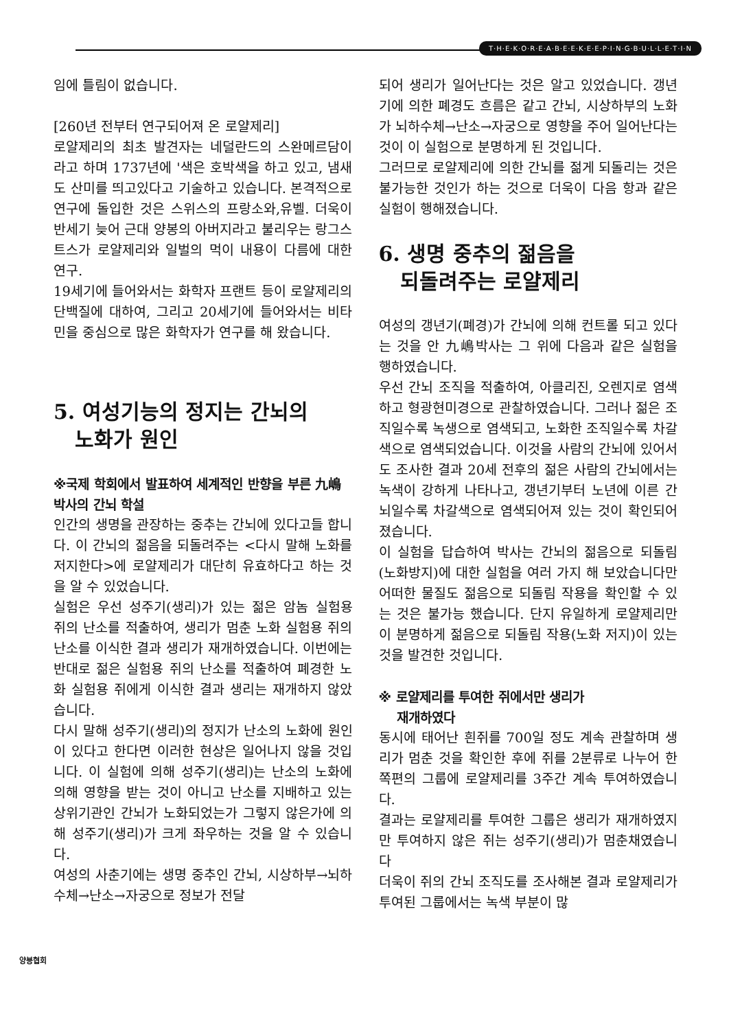T·H·E·K·O·R·E·A·B·E·E·K·E·E·P·I·N·G·B·U·L·L·E·T·I·N
임에 틀림이 없습니다.
[260년 전부터 연구되어져 온 로얄제리]
로얄제리의 최초 발견자는 네덜란드의 스완메르담이라고 하며 1737년에 '색은 호박색을 하고 있고, 냄새도 산미를 띄고있다고 기술하고 있습니다. 본격적으로 연구에 돌입한 것은 스위스의 프랑소와,유벨. 더욱이 반세기 늦어 근대 양봉의 아버지라고 불리우는 랑그스트스가 로얄제리와 일벌의 먹이 내용이 다름에 대한 연구.
19세기에 들어와서는 화학자 프랜트 등이 로얄제리의 단백질에 대하여, 그리고 20세기에 들어와서는 비타민을 중심으로 많은 화학자가 연구를 해 왔습니다.
5. 여성기능의 정지는 간뇌의
노화가 원인
※국제 학회에서 발표하여 세계적인 반향을 부른 九嶋박사의 간뇌 학설
인간의 생명을 관장하는 중추는 간뇌에 있다고들 합니다. 이 간뇌의 젊음을 되돌려주는 <다시 말해 노화를 저지한다>에 로얄제리가 대단히 유효하다고 하는 것을 알 수 있었습니다.
실험은 우선 성주기(생리)가 있는 젊은 암놈 실험용 쥐의 난소를 적출하여, 생리가 멈춘 노화 실험용 쥐의 난소를 이식한 결과 생리가 재개하였습니다. 이번에는 반대로 젊은 실험용 쥐의 난소를 적출하여 폐경한 노화 실험용 쥐에게 이식한 결과 생리는 재개하지 않았습니다.
다시 말해 성주기(생리)의 정지가 난소의 노화에 원인이 있다고 한다면 이러한 현상은 일어나지 않을 것입니다. 이 실험에 의해 성주기(생리)는 난소의 노화에 의해 영향을 받는 것이 아니고 난소를 지배하고 있는 상위기관인 간뇌가 노화되었는가 그렇지 않은가에 의해 성주기(생리)가 크게 좌우하는 것을 알 수 있습니다.
여성의 사춘기에는 생명 중추인 간뇌, 시상하부→뇌하수체→난소→자궁으로 정보가 전달
되어 생리가 일어난다는 것은 알고 있었습니다. 갱년기에 의한 폐경도 흐름은 같고 간뇌, 시상하부의 노화가 뇌하수체→난소→자궁으로 영향을 주어 일어난다는 것이 이 실험으로 분명하게 된 것입니다.
그러므로 로얄제리에 의한 간뇌를 젊게 되돌리는 것은 불가능한 것인가 하는 것으로 더욱이 다음 항과 같은 실험이 행해졌습니다.
6. 생명 중추의 젊음을
되돌려주는 로얄제리
여성의 갱년기(폐경)가 간뇌에 의해 컨트롤 되고 있다는 것을 안 九嶋박사는 그 위에 다음과 같은 실험을 행하였습니다.
우선 간뇌 조직을 적출하여, 아클리진, 오렌지로 염색하고 형광현미경으로 관찰하였습니다. 그러나 젊은 조직일수록 녹생으로 염색되고, 노화한 조직일수록 차갈색으로 염색되었습니다. 이것을 사람의 간뇌에 있어서도 조사한 결과 20세 전후의 젊은 사람의 간뇌에서는 녹색이 강하게 나타나고, 갱년기부터 노년에 이른 간뇌일수록 차갈색으로 염색되어져 있는 것이 확인되어 졌습니다.
이 실험을 답습하여 박사는 간뇌의 젊음으로 되돌림(노화방지)에 대한 실험을 여러 가지 해 보았습니다만 어떠한 물질도 젊음으로 되돌림 작용을 확인할 수 있는 것은 불가능 했습니다. 단지 유일하게 로얄제리만이 분명하게 젊음으로 되돌림 작용(노화 저지)이 있는 것을 발견한 것입니다.
※ 로얄제리를 투여한 쥐에서만 생리가
재개하였다
동시에 태어난 흰쥐를 700일 정도 계속 관찰하며 생리가 멈춘 것을 확인한 후에 쥐를 2분류로 나누어 한쪽편의 그룹에 로얄제리를 3주간 계속 투여하였습니다.
결과는 로얄제리를 투여한 그룹은 생리가 재개하였지만 투여하지 않은 쥐는 성주기(생리)가 멈춘채였습니다
더욱이 쥐의 간뇌 조직도를 조사해본 결과 로얄제리가 투여된 그룹에서는 녹색 부분이 많
양봉협회